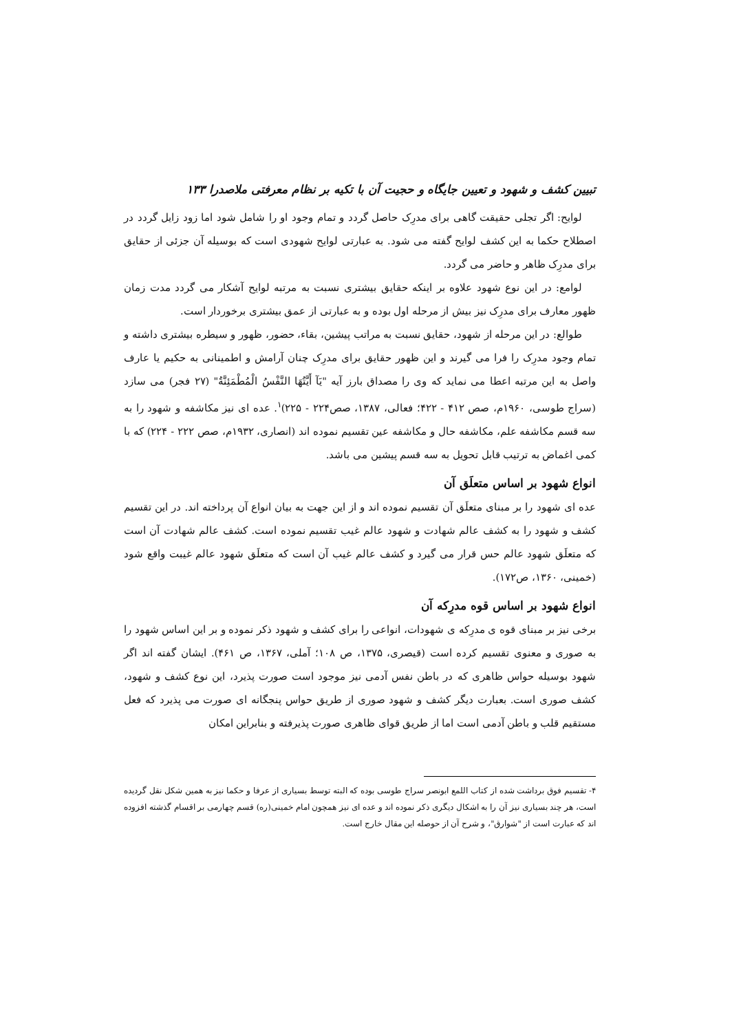تبیین کشف و شهود و تعیین جایگاه و حجیت آن با تکیه بر نظام معرفتی ملاصدرا ۱۳۳
لوایح: اگر تجلی حقیقت گاهی برای مدرِک حاصل گردد و تمام وجود او را شامل شود اما زود زایل گردد در اصطلاح حکما به این کشف لوایح گفته می شود. به عبارتی لوایح شهودی است که بوسیله آن جزئی از حقایق برای مدرِک ظاهر و حاضر می گردد.
لوامع: در این نوع شهود علاوه بر اینکه حقایق بیشتری نسبت به مرتبه لوایح آشکار می گردد مدت زمان ظهور معارف برای مدرِک نیز بیش از مرحله اول بوده و به عبارتی از عمق بیشتری برخوردار است.
طوالع: در این مرحله از شهود، حقایق نسبت به مراتب پیشین، بقاء، حضور، ظهور و سیطره بیشتری داشته و تمام وجود مدرِک را فرا می گیرند و این ظهور حقایق برای مدرِک چنان آرامش و اطمینانی به حکیم یا عارف واصل به این مرتبه اعطا می نماید که وی را مصداق بارز آیه "یَآ أَیَّتُهَا النَّفْسُ الْمُطْمَئِنَّةُ" (۲۷ فجر) می سازد (سراج طوسی، ۱۹۶۰م، صص ۴۱۲ - ۴۲۲؛ فعالی، ۱۳۸۷، صص۲۲۴ - ۲۲۵)<sup>۱</sup>. عده ای نیز مکاشفه و شهود را به سه قسم مکاشفه علم، مکاشفه حال و مکاشفه عین تقسیم نموده اند (انصاری، ۱۹۳۲م، صص ۲۲۲ - ۲۲۴) که با کمی اغماض به ترتیب قابل تحویل به سه قسم پیشین می باشد.
انواع شهود بر اساس متعلَق آن
عده ای شهود را بر مبنای متعلَق آن تقسیم نموده اند و از این جهت به بیان انواع آن پرداخته اند. در این تقسیم کشف و شهود را به کشف عالم شهادت و شهود عالم غیب تقسیم نموده است. کشف عالم شهادت آن است که متعلَق شهود عالم حس قرار می گیرد و کشف عالم غیب آن است که متعلَق شهود عالم غیبت واقع شود (خمینی، ۱۳۶۰، ص۱۷۲).
انواع شهود بر اساس قوه مدرِکه آن
برخی نیز بر مبنای قوه ی مدرِکه ی شهودات، انواعی را برای کشف و شهود ذکر نموده و بر این اساس شهود را به صوری و معنوی تقسیم کرده است (قیصری، ۱۳۷۵، ص ۱۰۸؛ آملی، ۱۳۶۷، ص ۴۶۱). ایشان گفته اند اگر شهود بوسیله حواس ظاهری که در باطن نفس آدمی نیز موجود است صورت پذیرد، این نوع کشف و شهود، کشف صوری است. بعبارت دیگر کشف و شهود صوری از طریق حواس پنجگانه ای صورت می پذیرد که فعل مستقیم قلب و باطن آدمی است اما از طریق قوای ظاهری صورت پذیرفته و بنابراین امکان
۴- تقسیم فوق برداشت شده از کتاب اللمع ابونصر سراج طوسی بوده که البته توسط بسیاری از عرفا و حکما نیز به همین شکل نقل گردیده است، هر چند بسیاری نیز آن را به اشکال دیگری ذکر نموده اند و عده ای نیز همچون امام خمینی(ره) قسم چهارمی بر اقسام گذشته افزوده اند که عبارت است از "شوارق"، و شرح آن از حوصله این مقال خارج است.